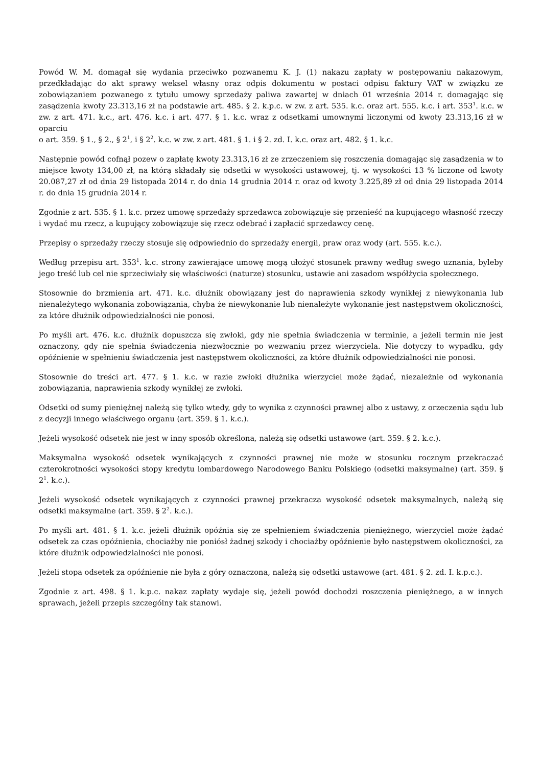Powód W. M. domagał się wydania przeciwko pozwanemu K. J. (1) nakazu zapłaty w postępowaniu nakazowym, przedkładając do akt sprawy weksel własny oraz odpis dokumentu w postaci odpisu faktury VAT w związku ze zobowiązaniem pozwanego z tytułu umowy sprzedaży paliwa zawartej w dniach 01 września 2014 r. domagając się zasądzenia kwoty 23.313,16 zł na podstawie art. 485. § 2. k.p.c. w zw. z art. 535. k.c. oraz art. 555. k.c. i art. 353<sup>1</sup>. k.c. w zw. z art. 471. k.c., art. 476. k.c. i art. 477. § 1. k.c. wraz z odsetkami umownymi liczonymi od kwoty 23.313,16 zł w oparciu
o art. 359. § 1., § 2., § 2<sup>1</sup>, i § 2<sup>2</sup>. k.c. w zw. z art. 481. § 1. i § 2. zd. I. k.c. oraz art. 482. § 1. k.c.
Następnie powód cofnął pozew o zapłatę kwoty 23.313,16 zł ze zrzeczeniem się roszczenia domagając się zasądzenia w to miejsce kwoty 134,00 zł, na którą składały się odsetki w wysokości ustawowej, tj. w wysokości 13 % liczone od kwoty 20.087,27 zł od dnia 29 listopada 2014 r. do dnia 14 grudnia 2014 r. oraz od kwoty 3.225,89 zł od dnia 29 listopada 2014 r. do dnia 15 grudnia 2014 r.
Zgodnie z art. 535. § 1. k.c. przez umowę sprzedaży sprzedawca zobowiązuje się przenieść na kupującego własność rzeczy i wydać mu rzecz, a kupujący zobowiązuje się rzecz odebrać i zapłacić sprzedawcy cenę.
Przepisy o sprzedaży rzeczy stosuje się odpowiednio do sprzedaży energii, praw oraz wody (art. 555. k.c.).
Według przepisu art. 353<sup>1</sup>. k.c. strony zawierające umowę mogą ułożyć stosunek prawny według swego uznania, byleby jego treść lub cel nie sprzeciwiały się właściwości (naturze) stosunku, ustawie ani zasadom współżycia społecznego.
Stosownie do brzmienia art. 471. k.c. dłużnik obowiązany jest do naprawienia szkody wynikłej z niewykonania lub nienależytego wykonania zobowiązania, chyba że niewykonanie lub nienależyte wykonanie jest następstwem okoliczności, za które dłużnik odpowiedzialności nie ponosi.
Po myśli art. 476. k.c. dłużnik dopuszcza się zwłoki, gdy nie spełnia świadczenia w terminie, a jeżeli termin nie jest oznaczony, gdy nie spełnia świadczenia niezwłocznie po wezwaniu przez wierzyciela. Nie dotyczy to wypadku, gdy opóźnienie w spełnieniu świadczenia jest następstwem okoliczności, za które dłużnik odpowiedzialności nie ponosi.
Stosownie do treści art. 477. § 1. k.c. w razie zwłoki dłużnika wierzyciel może żądać, niezależnie od wykonania zobowiązania, naprawienia szkody wynikłej ze zwłoki.
Odsetki od sumy pieniężnej należą się tylko wtedy, gdy to wynika z czynności prawnej albo z ustawy, z orzeczenia sądu lub z decyzji innego właściwego organu (art. 359. § 1. k.c.).
Jeżeli wysokość odsetek nie jest w inny sposób określona, należą się odsetki ustawowe (art. 359. § 2. k.c.).
Maksymalna wysokość odsetek wynikających z czynności prawnej nie może w stosunku rocznym przekraczać czterokrotności wysokości stopy kredytu lombardowego Narodowego Banku Polskiego (odsetki maksymalne) (art. 359. § 2<sup>1</sup>. k.c.).
Jeżeli wysokość odsetek wynikających z czynności prawnej przekracza wysokość odsetek maksymalnych, należą się odsetki maksymalne (art. 359. § 2<sup>2</sup>. k.c.).
Po myśli art. 481. § 1. k.c. jeżeli dłużnik opóźnia się ze spełnieniem świadczenia pieniężnego, wierzyciel może żądać odsetek za czas opóźnienia, chociażby nie poniósł żadnej szkody i chociażby opóźnienie było następstwem okoliczności, za które dłużnik odpowiedzialności nie ponosi.
Jeżeli stopa odsetek za opóźnienie nie była z góry oznaczona, należą się odsetki ustawowe (art. 481. § 2. zd. I. k.p.c.).
Zgodnie z art. 498. § 1. k.p.c. nakaz zapłaty wydaje się, jeżeli powód dochodzi roszczenia pieniężnego, a w innych sprawach, jeżeli przepis szczególny tak stanowi.